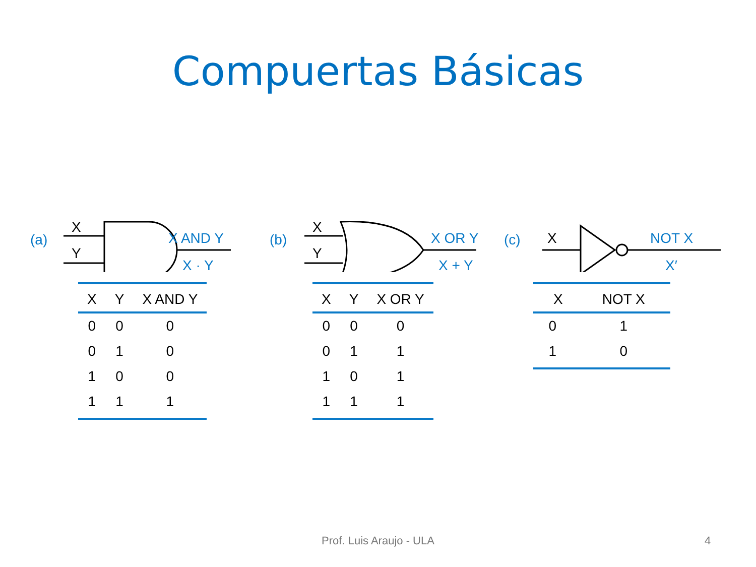Compuertas Básicas
(a)
X
Y
X AND Y
X · Y
| X | Y | X AND Y |
| --- | --- | --- |
| 0 | 0 | 0 |
| 0 | 1 | 0 |
| 1 | 0 | 0 |
| 1 | 1 | 1 |
(b)
X
Y
X OR Y
X + Y
| X | Y | X OR Y |
| --- | --- | --- |
| 0 | 0 | 0 |
| 0 | 1 | 1 |
| 1 | 0 | 1 |
| 1 | 1 | 1 |
(c)
X
NOT X
X′
| X | NOT X |
| --- | --- |
| 0 | 1 |
| 1 | 0 |
Prof. Luis Araujo - ULA 4